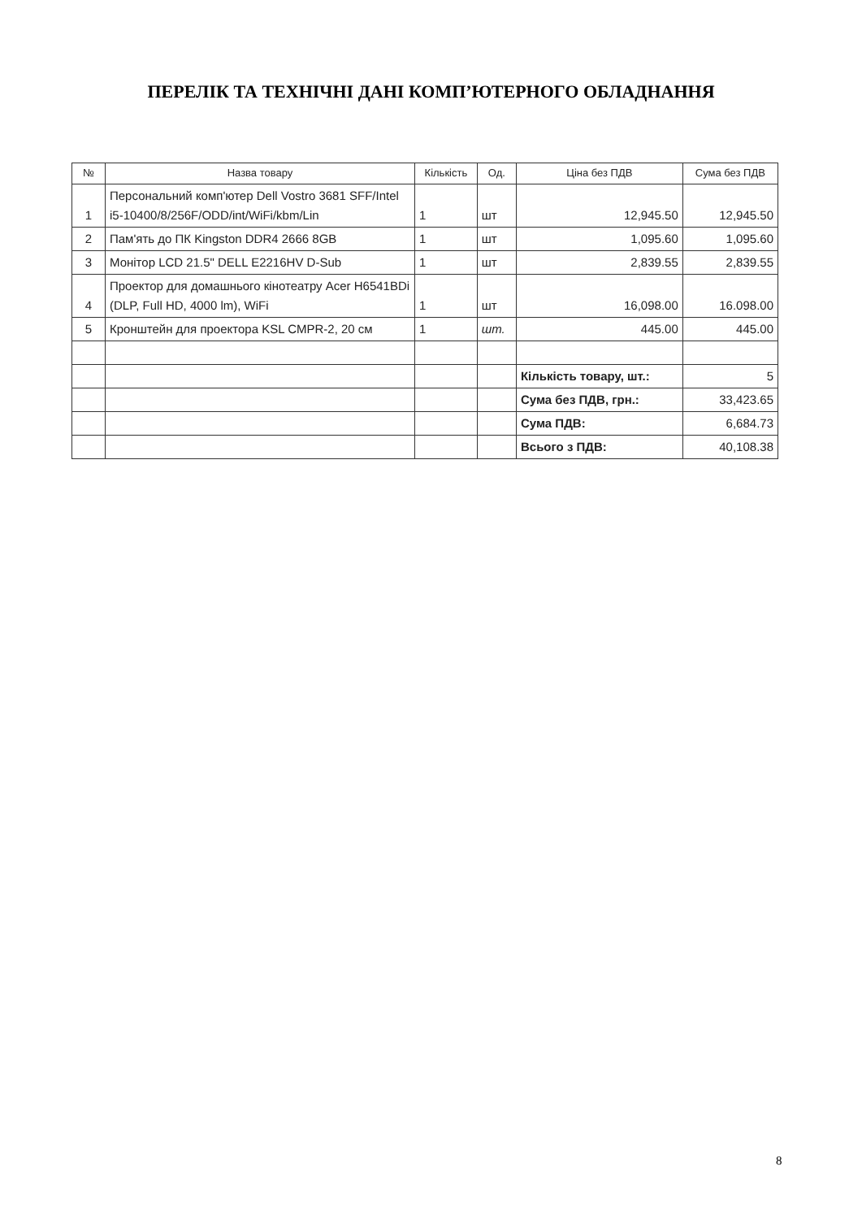ПЕРЕЛІК ТА ТЕХНІЧНІ ДАНІ КОМП’ЮТЕРНОГО ОБЛАДНАННЯ
| № | Назва товару | Кількість | Од. | Ціна без ПДВ | Сума без ПДВ |
| --- | --- | --- | --- | --- | --- |
| 1 | Персональний комп'ютер Dell Vostro 3681 SFF/Intel i5-10400/8/256F/ODD/int/WiFi/kbm/Lin | 1 | шт | 12,945.50 | 12,945.50 |
| 2 | Пам'ять до ПК Kingston DDR4 2666 8GB | 1 | шт | 1,095.60 | 1,095.60 |
| 3 | Монітор LCD 21.5" DELL E2216HV D-Sub | 1 | шт | 2,839.55 | 2,839.55 |
| 4 | Проектор для домашнього кінотеатру Acer H6541BDi (DLP, Full HD, 4000 lm), WiFi | 1 | шт | 16,098.00 | 16.098.00 |
| 5 | Кронштейн для проектора KSL CMPR-2, 20 см | 1 | шт. | 445.00 | 445.00 |
| | | | | Кількість товару, шт.: | 5 |
| | | | | Сума без ПДВ, грн.: | 33,423.65 |
| | | | | Сума ПДВ: | 6,684.73 |
| | | | | Всього з ПДВ: | 40,108.38 |
8